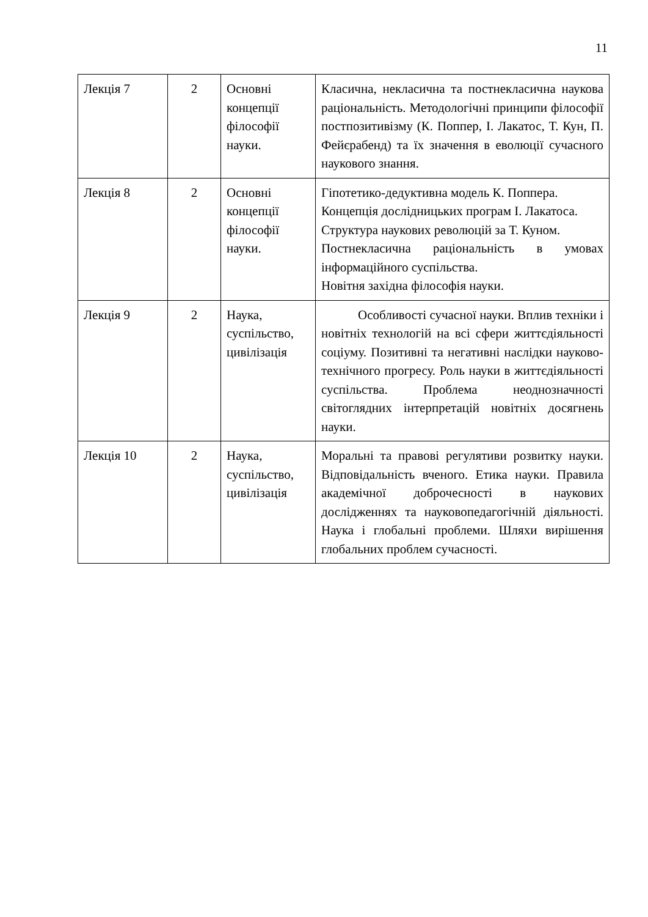11
| Лекція 7 | 2 | Основні концепції філософії науки. | Класична, некласична та постнекласична наукова раціональність. Методологічні принципи філософії постпозитивізму (К. Поппер, І. Лакатос, Т. Кун, П. Фейєрабенд) та їх значення в еволюції сучасного наукового знання. |
| Лекція 8 | 2 | Основні концепції філософії науки. | Гіпотетико-дедуктивна модель К. Поппера. Концепція дослідницьких програм І. Лакатоса. Структура наукових революцій за Т. Куном. Постнекласична раціональність в умовах інформаційного суспільства. Новітня західна філософія науки. |
| Лекція 9 | 2 | Наука, суспільство, цивілізація | Особливості сучасної науки. Вплив техніки і новітніх технологій на всі сфери життєдіяльності соціуму. Позитивні та негативні наслідки науково-технічного прогресу. Роль науки в життєдіяльності суспільства. Проблема неоднозначності світоглядних інтерпретацій новітніх досягнень науки. |
| Лекція 10 | 2 | Наука, суспільство, цивілізація | Моральні та правові регулятиви розвитку науки. Відповідальність вченого. Етика науки. Правила академічної доброчесності в наукових дослідженнях та науковопедагогічній діяльності. Наука і глобальні проблеми. Шляхи вирішення глобальних проблем сучасності. |